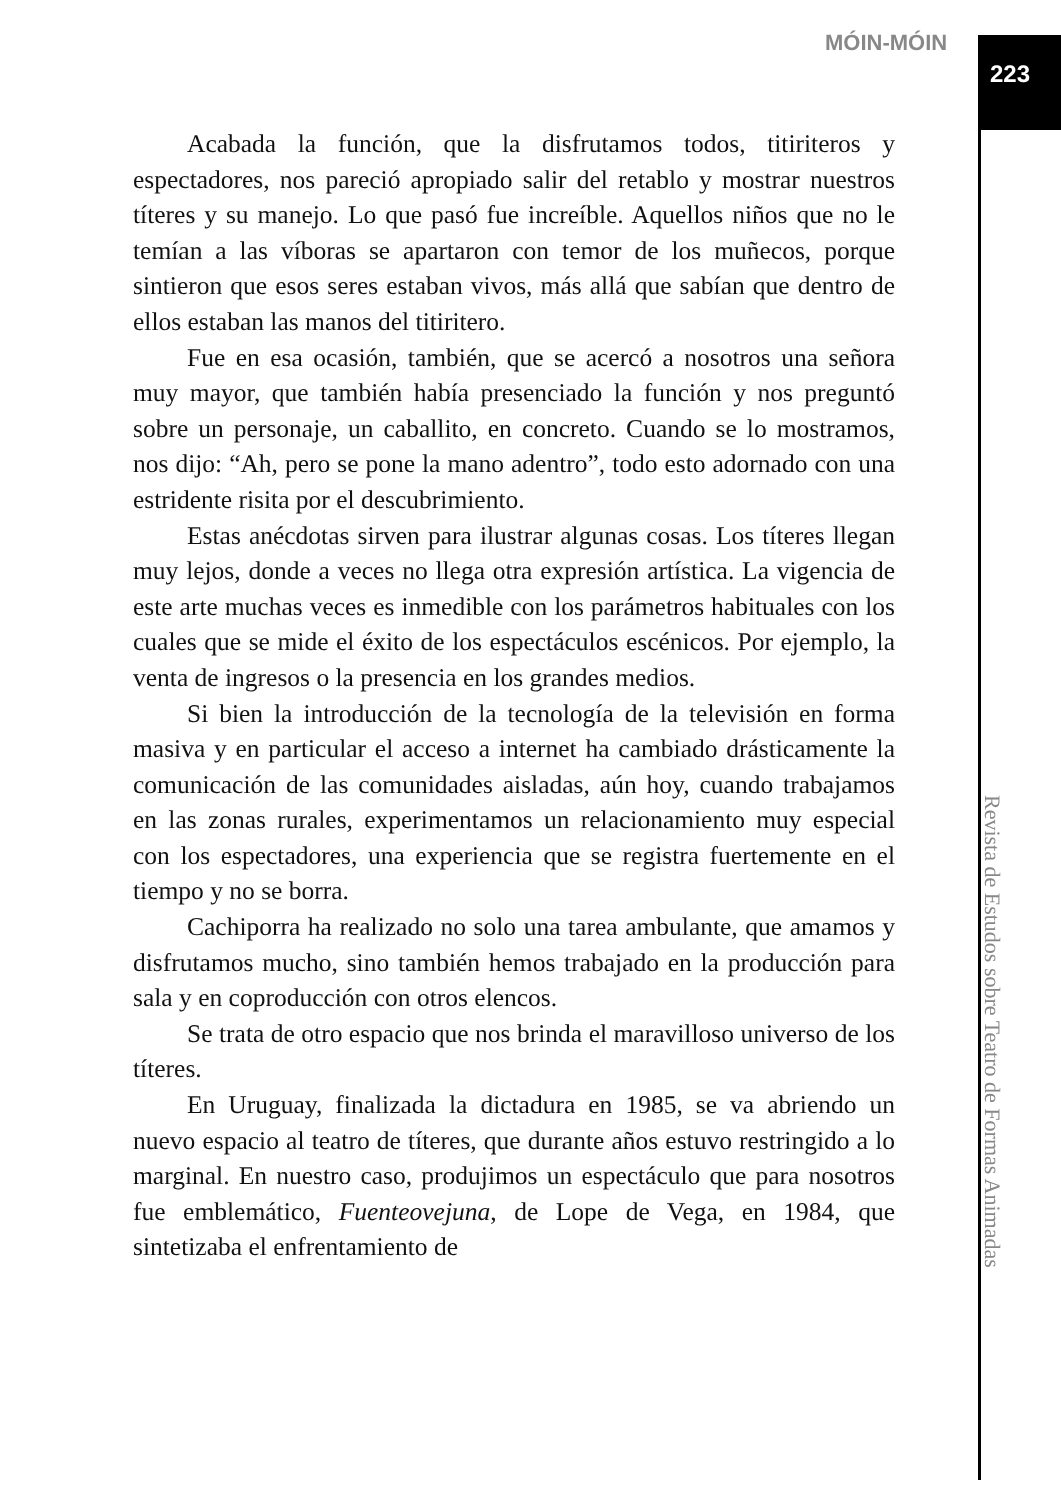MÓIN-MÓIN
223
Acabada la función, que la disfrutamos todos, titiriteros y espectadores, nos pareció apropiado salir del retablo y mostrar nuestros títeres y su manejo. Lo que pasó fue increíble. Aquellos niños que no le temían a las víboras se apartaron con temor de los muñecos, porque sintieron que esos seres estaban vivos, más allá que sabían que dentro de ellos estaban las manos del titiritero.
Fue en esa ocasión, también, que se acercó a nosotros una señora muy mayor, que también había presenciado la función y nos preguntó sobre un personaje, un caballito, en concreto. Cuando se lo mostramos, nos dijo: “Ah, pero se pone la mano adentro”, todo esto adornado con una estridente risita por el descubrimiento.
Estas anécdotas sirven para ilustrar algunas cosas. Los títeres llegan muy lejos, donde a veces no llega otra expresión artística. La vigencia de este arte muchas veces es inmedible con los parámetros habituales con los cuales que se mide el éxito de los espectáculos escénicos. Por ejemplo, la venta de ingresos o la presencia en los grandes medios.
Si bien la introducción de la tecnología de la televisión en forma masiva y en particular el acceso a internet ha cambiado drásticamente la comunicación de las comunidades aisladas, aún hoy, cuando trabajamos en las zonas rurales, experimentamos un relacionamiento muy especial con los espectadores, una experiencia que se registra fuertemente en el tiempo y no se borra.
Cachiporra ha realizado no solo una tarea ambulante, que amamos y disfrutamos mucho, sino también hemos trabajado en la producción para sala y en coproducción con otros elencos.
Se trata de otro espacio que nos brinda el maravilloso universo de los títeres.
En Uruguay, finalizada la dictadura en 1985, se va abriendo un nuevo espacio al teatro de títeres, que durante años estuvo restringido a lo marginal. En nuestro caso, produjimos un espectáculo que para nosotros fue emblemático, Fuenteovejuna, de Lope de Vega, en 1984, que sintetizaba el enfrentamiento de
Revista de Estudos sobre Teatro de Formas Animadas